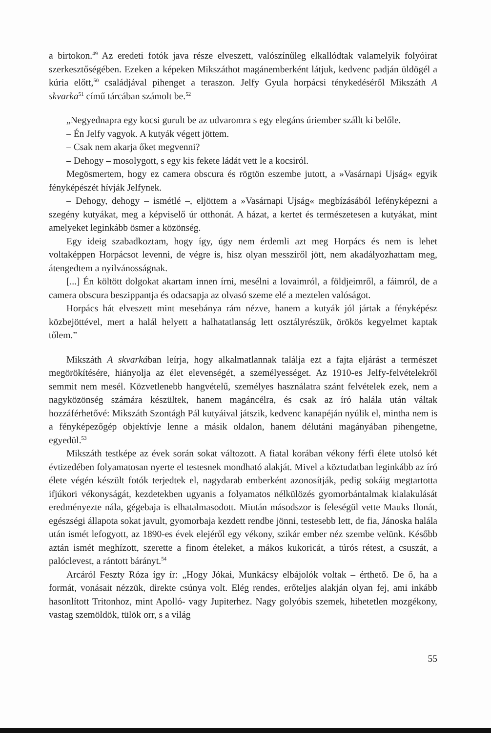a birtokon.<sup>49</sup> Az eredeti fotók java része elveszett, valószínűleg elkallódtak valamelyik folyóirat szerkesztőségében. Ezeken a képeken Mikszáthot magánemberként látjuk, kedvenc padján üldögél a kúria előtt,<sup>50</sup> családjával pihenget a teraszon. Jelfy Gyula horpácsi ténykedéséről Mikszáth A skvarka<sup>51</sup> című tárcában számolt be.<sup>52</sup>
„Negyednapra egy kocsi gurult be az udvaromra s egy elegáns úriember szállt ki belőle.
– Én Jelfy vagyok. A kutyák végett jöttem.
– Csak nem akarja őket megvenni?
– Dehogy – mosolygott, s egy kis fekete ládát vett le a kocsiról.
Megösmertem, hogy ez camera obscura és rögtön eszembe jutott, a »Vasárnapi Ujság« egyik fényképészét hívják Jelfynek.
– Dehogy, dehogy – ismétlé –, eljöttem a »Vasárnapi Ujság« megbízásából lefényképezni a szegény kutyákat, meg a képviselő úr otthonát. A házat, a kertet és természetesen a kutyákat, mint amelyeket leginkább ösmer a közönség.
Egy ideig szabadkoztam, hogy így, úgy nem érdemli azt meg Horpács és nem is lehet voltaképpen Horpácsot levenni, de végre is, hisz olyan messziről jött, nem akadályozhattam meg, átengedtem a nyilvánosságnak.
[...] Én költött dolgokat akartam innen írni, mesélni a lovaimról, a földjeimről, a fáimról, de a camera obscura beszippantja és odacsapja az olvasó szeme elé a meztelen valóságot.
Horpács hát elveszett mint mesebánya rám nézve, hanem a kutyák jól jártak a fényképész közbejöttével, mert a halál helyett a halhatatlanság lett osztályrészük, örökös kegyelmet kaptak tőlem.”
Mikszáth A skvarkában leírja, hogy alkalmatlannak találja ezt a fajta eljárást a természet megörökítésére, hiányolja az élet elevenségét, a személyességet. Az 1910-es Jelfy-felvételekről semmit nem mesél. Közvetlenebb hangvételű, személyes használatra szánt felvételek ezek, nem a nagyközönség számára készültek, hanem magáncélra, és csak az író halála után váltak hozzáférhetővé: Mikszáth Szontágh Pál kutyáival játszik, kedvenc kanapéján nyúlik el, mintha nem is a fényképezőgép objektívje lenne a másik oldalon, hanem délutáni magányában pihengetne, egyedül.<sup>53</sup>
Mikszáth testképe az évek során sokat változott. A fiatal korában vékony férfi élete utolsó két évtizedében folyamatosan nyerte el testesnek mondható alakját. Mivel a köztudatban leginkább az író élete végén készült fotók terjedtek el, nagydarab emberként azonosítják, pedig sokáig megtartotta ifjúkori vékonyságát, kezdetekben ugyanis a folyamatos nélkülözés gyomorbántalmak kialakulását eredményezte nála, gégebaja is elhatalmasodott. Miután másodszor is feleségül vette Mauks Ilonát, egészségi állapota sokat javult, gyomorbaja kezdett rendbe jönni, testesebb lett, de fia, Jánoska halála után ismét lefogyott, az 1890-es évek elejéről egy vékony, szikár ember néz szembe velünk. Később aztán ismét meghízott, szerette a finom ételeket, a mákos kukoricát, a túrós rétest, a csuszát, a palóclevest, a rántott bárányt.<sup>54</sup>
Arcáról Feszty Róza így ír: „Hogy Jókai, Munkácsy elbájolók voltak – érthető. De ő, ha a formát, vonásait nézzük, direkte csúnya volt. Elég rendes, erőteljes alakján olyan fej, ami inkább hasonlított Tritonhoz, mint Apolló- vagy Jupiterhez. Nagy golyóbis szemek, hihetetlen mozgékony, vastag szemöldök, tülök orr, s a világ
55